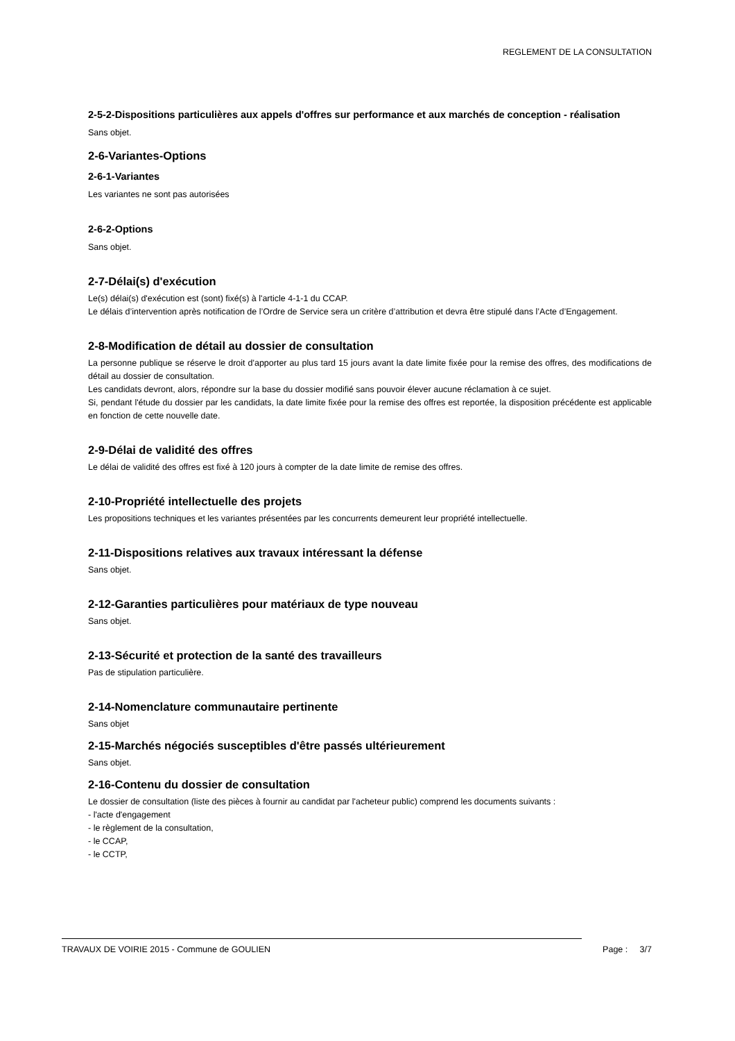REGLEMENT DE LA CONSULTATION
2-5-2-Dispositions particulières aux appels d'offres sur performance et aux marchés de conception - réalisation
Sans objet.
2-6-Variantes-Options
2-6-1-Variantes
Les variantes ne sont pas autorisées
2-6-2-Options
Sans objet.
2-7-Délai(s) d'exécution
Le(s) délai(s) d'exécution est (sont) fixé(s) à l'article 4-1-1 du CCAP.
Le délais d’intervention après notification de l’Ordre de Service sera un critère d’attribution et devra être stipulé dans l’Acte d’Engagement.
2-8-Modification de détail au dossier de consultation
La personne publique se réserve le droit d'apporter au plus tard 15 jours avant la date limite fixée pour la remise des offres, des modifications de détail au dossier de consultation.
Les candidats devront, alors, répondre sur la base du dossier modifié sans pouvoir élever aucune réclamation à ce sujet.
Si, pendant l'étude du dossier par les candidats, la date limite fixée pour la remise des offres est reportée, la disposition précédente est applicable en fonction de cette nouvelle date.
2-9-Délai de validité des offres
Le délai de validité des offres est fixé à 120 jours à compter de la date limite de remise des offres.
2-10-Propriété intellectuelle des projets
Les propositions techniques et les variantes présentées par les concurrents demeurent leur propriété intellectuelle.
2-11-Dispositions relatives aux travaux intéressant la défense
Sans objet.
2-12-Garanties particulières pour matériaux de type nouveau
Sans objet.
2-13-Sécurité et protection de la santé des travailleurs
Pas de stipulation particulière.
2-14-Nomenclature communautaire pertinente
Sans objet
2-15-Marchés négociés susceptibles d'être passés ultérieurement
Sans objet.
2-16-Contenu du dossier de consultation
Le dossier de consultation (liste des pièces à fournir au candidat par l'acheteur public) comprend les documents suivants :
- l'acte d'engagement
- le règlement de la consultation,
- le CCAP,
- le CCTP,
TRAVAUX DE VOIRIE 2015 - Commune de GOULIEN Page : 3/7